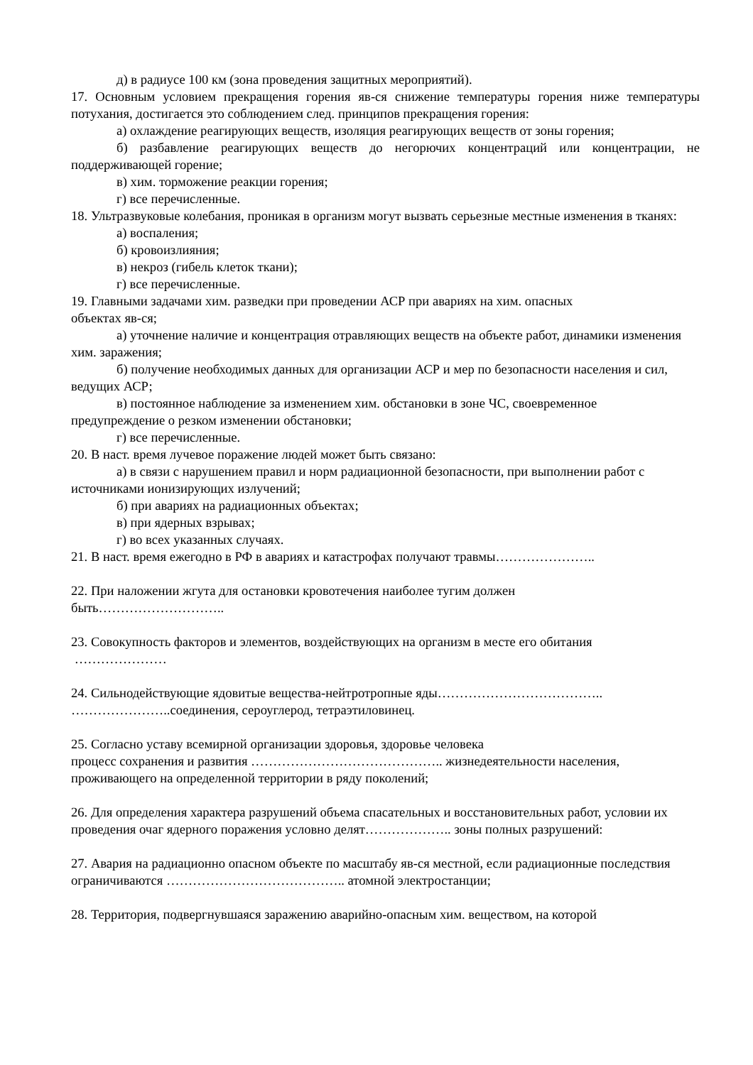д) в радиусе 100 км (зона проведения защитных мероприятий).
17. Основным условием прекращения горения яв-ся снижение температуры горения ниже температуры потухания, достигается это соблюдением след. принципов прекращения горения:
а) охлаждение реагирующих веществ, изоляция реагирующих веществ от зоны горения;
б) разбавление реагирующих веществ до негорючих концентраций или концентрации, не поддерживающей горение;
в) хим. торможение реакции горения;
г) все перечисленные.
18. Ультразвуковые колебания, проникая в организм могут вызвать серьезные местные изменения в тканях:
а) воспаления;
б) кровоизлияния;
в) некроз (гибель клеток ткани);
г) все перечисленные.
19. Главными задачами хим. разведки при проведении АСР при авариях на хим. опасных
объектах яв-ся;
а) уточнение наличие и концентрация отравляющих веществ на объекте работ, динамики изменения хим. заражения;
б) получение необходимых данных для организации АСР и мер по безопасности населения и сил, ведущих АСР;
в) постоянное наблюдение за изменением хим. обстановки в зоне ЧС, своевременное
предупреждение о резком изменении обстановки;
г) все перечисленные.
20. В наст. время лучевое поражение людей может быть связано:
а) в связи с нарушением правил и норм радиационной безопасности, при выполнении работ с источниками ионизирующих излучений;
б) при авариях на радиационных объектах;
в) при ядерных взрывах;
г) во всех указанных случаях.
21. В наст. время ежегодно в РФ в авариях и катастрофах получают травмы…………………..
22. При наложении жгута для остановки кровотечения наиболее тугим должен
быть………………………..
23. Совокупность факторов и элементов, воздействующих на организм в месте его обитания
…………………
24. Сильнодействующие ядовитые вещества-нейтротропные яды………………………………..
…………………..соединения, сероуглерод, тетраэтиловинец.
25. Согласно уставу всемирной организации здоровья, здоровье человека
процесс сохранения и развития …………………………………….. жизнедеятельности населения, проживающего на определенной территории в ряду поколений;
26. Для определения характера разрушений объема спасательных и восстановительных работ, условии их проведения очаг ядерного поражения условно делят……………….. зоны полных разрушений:
27. Авария на радиационно опасном объекте по масштабу яв-ся местной, если радиационные последствия ограничиваются ………………………………….. атомной электростанции;
28. Территория, подвергнувшаяся заражению аварийно-опасным хим. веществом, на которой